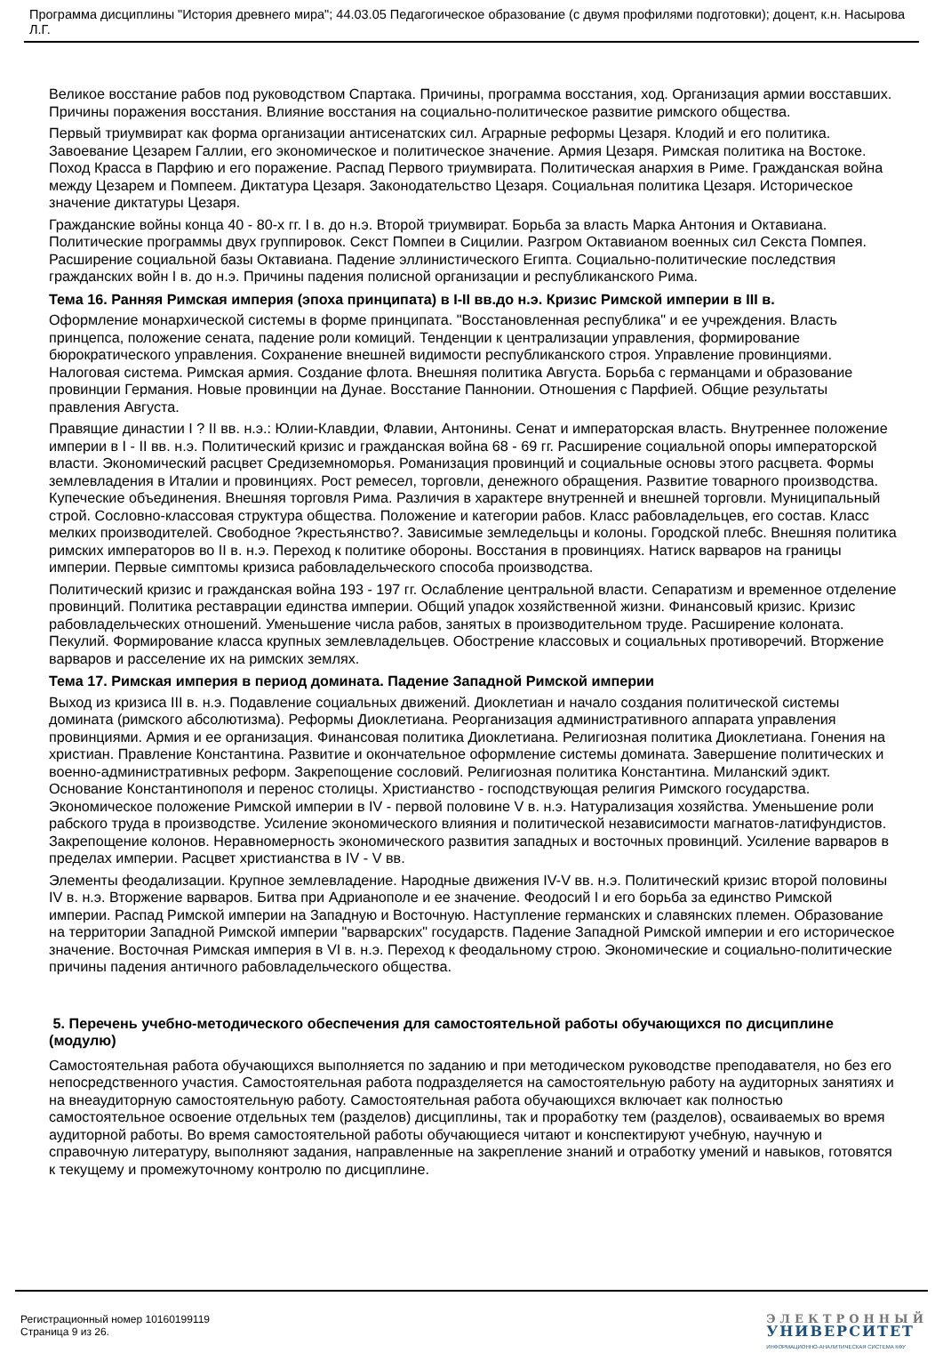Программа дисциплины "История древнего мира"; 44.03.05 Педагогическое образование (с двумя профилями подготовки); доцент, к.н. Насырова Л.Г.
Великое восстание рабов под руководством Спартака. Причины, программа восстания, ход. Организация армии восставших. Причины поражения восстания. Влияние восстания на социально-политическое развитие римского общества.
Первый триумвират как форма организации антисенатских сил. Аграрные реформы Цезаря. Клодий и его политика. Завоевание Цезарем Галлии, его экономическое и политическое значение. Армия Цезаря. Римская политика на Востоке. Поход Красса в Парфию и его поражение. Распад Первого триумвирата. Политическая анархия в Риме. Гражданская война между Цезарем и Помпеем. Диктатура Цезаря. Законодательство Цезаря. Социальная политика Цезаря. Историческое значение диктатуры Цезаря.
Гражданские войны конца 40 - 80-х гг. I в. до н.э. Второй триумвират. Борьба за власть Марка Антония и Октавиана. Политические программы двух группировок. Секст Помпеи в Сицилии. Разгром Октавианом военных сил Секста Помпея. Расширение социальной базы Октавиана. Падение эллинистического Египта. Социально-политические последствия гражданских войн I в. до н.э. Причины падения полисной организации и республиканского Рима.
Тема 16. Ранняя Римская империя (эпоха принципата) в I-II вв.до н.э. Кризис Римской империи в III в.
Оформление монархической системы в форме принципата. "Восстановленная республика" и ее учреждения. Власть принцепса, положение сената, падение роли комиций. Тенденции к централизации управления, формирование бюрократического управления. Сохранение внешней видимости республиканского строя. Управление провинциями. Налоговая система. Римская армия. Создание флота. Внешняя политика Августа. Борьба с германцами и образование провинции Германия. Новые провинции на Дунае. Восстание Паннонии. Отношения с Парфией. Общие результаты правления Августа.
Правящие династии I ? II вв. н.э.: Юлии-Клавдии, Флавии, Антонины. Сенат и императорская власть. Внутреннее положение империи в I - II вв. н.э. Политический кризис и гражданская война 68 - 69 гг. Расширение социальной опоры императорской власти. Экономический расцвет Средиземноморья. Романизация провинций и социальные основы этого расцвета. Формы землевладения в Италии и провинциях. Рост ремесел, торговли, денежного обращения. Развитие товарного производства. Купеческие объединения. Внешняя торговля Рима. Различия в характере внутренней и внешней торговли. Муниципальный строй. Сословно-классовая структура общества. Положение и категории рабов. Класс рабовладельцев, его состав. Класс мелких производителей. Свободное ?крестьянство?. Зависимые земледельцы и колоны. Городской плебс. Внешняя политика римских императоров во II в. н.э. Переход к политике обороны. Восстания в провинциях. Натиск варваров на границы империи. Первые симптомы кризиса рабовладельческого способа производства.
Политический кризис и гражданская война 193 - 197 гг. Ослабление центральной власти. Сепаратизм и временное отделение провинций. Политика реставрации единства империи. Общий упадок хозяйственной жизни. Финансовый кризис. Кризис рабовладельческих отношений. Уменьшение числа рабов, занятых в производительном труде. Расширение колоната. Пекулий. Формирование класса крупных землевладельцев. Обострение классовых и социальных противоречий. Вторжение варваров и расселение их на римских землях.
Тема 17. Римская империя в период домината. Падение Западной Римской империи
Выход из кризиса III в. н.э. Подавление социальных движений. Диоклетиан и начало создания политической системы домината (римского абсолютизма). Реформы Диоклетиана. Реорганизация административного аппарата управления провинциями. Армия и ее организация. Финансовая политика Диоклетиана. Религиозная политика Диоклетиана. Гонения на христиан. Правление Константина. Развитие и окончательное оформление системы домината. Завершение политических и военно-административных реформ. Закрепощение сословий. Религиозная политика Константина. Миланский эдикт. Основание Константинополя и перенос столицы. Христианство - господствующая религия Римского государства. Экономическое положение Римской империи в IV - первой половине V в. н.э. Натурализация хозяйства. Уменьшение роли рабского труда в производстве. Усиление экономического влияния и политической независимости магнатов-латифундистов. Закрепощение колонов. Неравномерность экономического развития западных и восточных провинций. Усиление варваров в пределах империи. Расцвет христианства в IV - V вв.
Элементы феодализации. Крупное землевладение. Народные движения IV-V вв. н.э. Политический кризис второй половины IV в. н.э. Вторжение варваров. Битва при Адрианополе и ее значение. Феодосий I и его борьба за единство Римской империи. Распад Римской империи на Западную и Восточную. Наступление германских и славянских племен. Образование на территории Западной Римской империи "варварских" государств. Падение Западной Римской империи и его историческое значение. Восточная Римская империя в VI в. н.э. Переход к феодальному строю. Экономические и социально-политические причины падения античного рабовладельческого общества.
5. Перечень учебно-методического обеспечения для самостоятельной работы обучающихся по дисциплине (модулю)
Самостоятельная работа обучающихся выполняется по заданию и при методическом руководстве преподавателя, но без его непосредственного участия. Самостоятельная работа подразделяется на самостоятельную работу на аудиторных занятиях и на внеаудиторную самостоятельную работу. Самостоятельная работа обучающихся включает как полностью самостоятельное освоение отдельных тем (разделов) дисциплины, так и проработку тем (разделов), осваиваемых во время аудиторной работы. Во время самостоятельной работы обучающиеся читают и конспектируют учебную, научную и справочную литературу, выполняют задания, направленные на закрепление знаний и отработку умений и навыков, готовятся к текущему и промежуточному контролю по дисциплине.
Регистрационный номер 10160199119
Страница 9 из 26.
ЭЛЕКТРОННЫЙ
УНИВЕРСИТЕТ
ИНФОРМАЦИОННО-АНАЛИТИЧЕСКАЯ СИСТЕМА КФУ